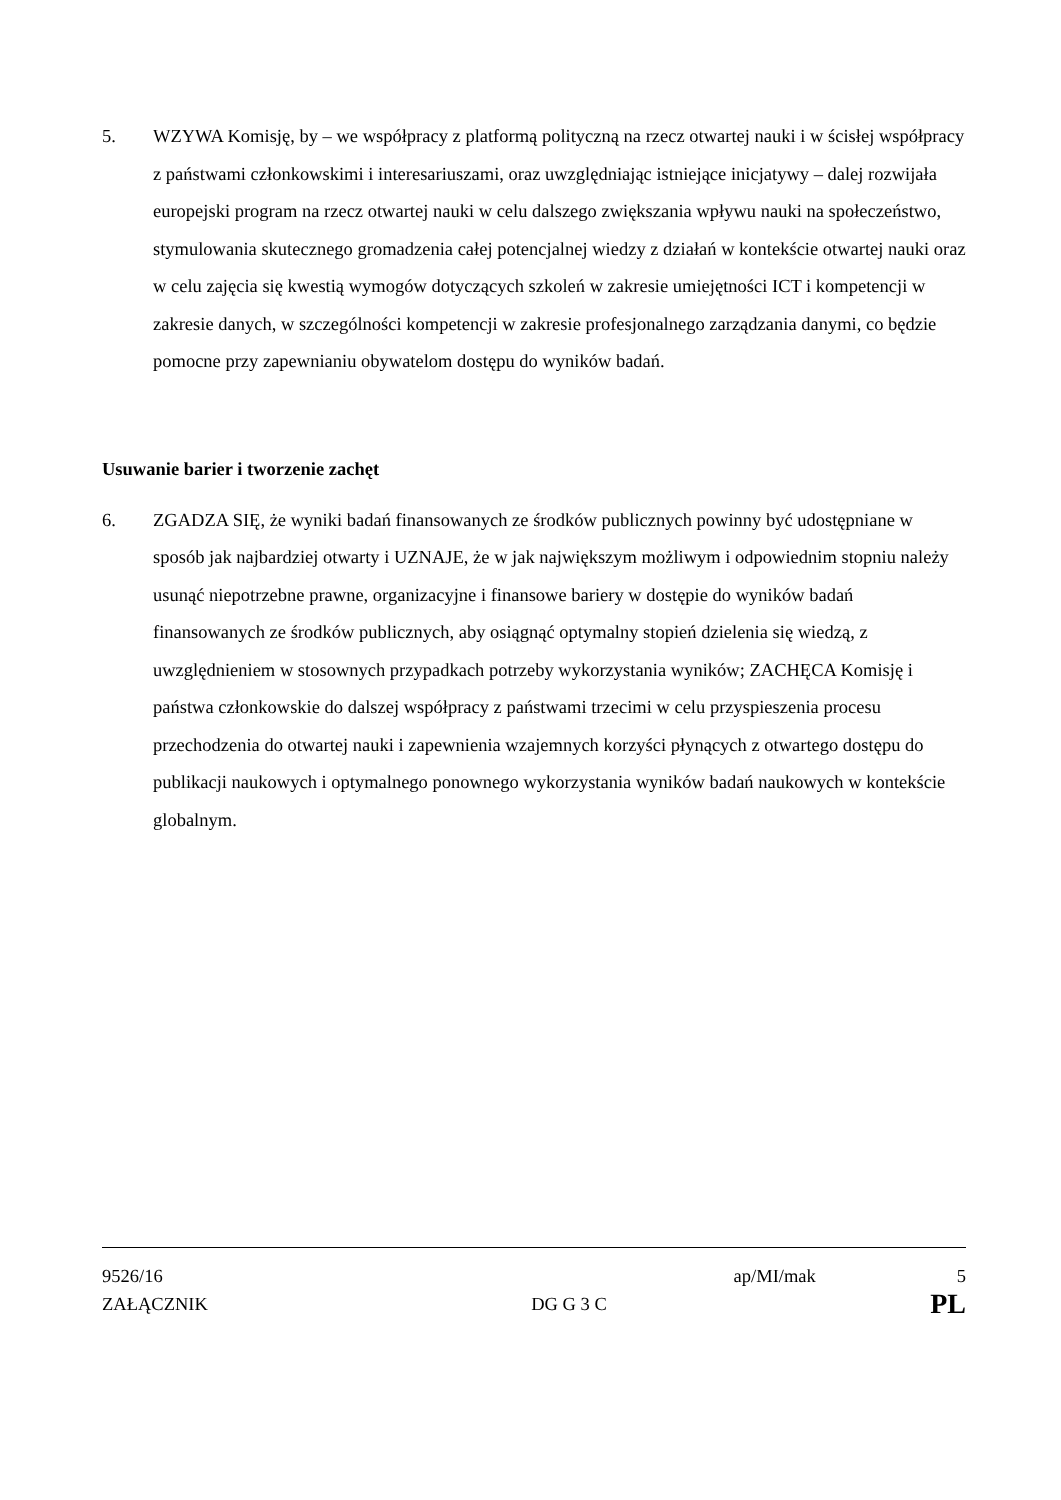5. WZYWA Komisję, by – we współpracy z platformą polityczną na rzecz otwartej nauki i w ścisłej współpracy z państwami członkowskimi i interesariuszami, oraz uwzględniając istniejące inicjatywy – dalej rozwijała europejski program na rzecz otwartej nauki w celu dalszego zwiększania wpływu nauki na społeczeństwo, stymulowania skutecznego gromadzenia całej potencjalnej wiedzy z działań w kontekście otwartej nauki oraz w celu zajęcia się kwestią wymogów dotyczących szkoleń w zakresie umiejętności ICT i kompetencji w zakresie danych, w szczególności kompetencji w zakresie profesjonalnego zarządzania danymi, co będzie pomocne przy zapewnianiu obywatelom dostępu do wyników badań.
Usuwanie barier i tworzenie zachęt
6. ZGADZA SIĘ, że wyniki badań finansowanych ze środków publicznych powinny być udostępniane w sposób jak najbardziej otwarty i UZNAJE, że w jak największym możliwym i odpowiednim stopniu należy usunąć niepotrzebne prawne, organizacyjne i finansowe bariery w dostępie do wyników badań finansowanych ze środków publicznych, aby osiągnąć optymalny stopień dzielenia się wiedzą, z uwzględnieniem w stosownych przypadkach potrzeby wykorzystania wyników; ZACHĘCA Komisję i państwa członkowskie do dalszej współpracy z państwami trzecimi w celu przyspieszenia procesu przechodzenia do otwartej nauki i zapewnienia wzajemnych korzyści płynących z otwartego dostępu do publikacji naukowych i optymalnego ponownego wykorzystania wyników badań naukowych w kontekście globalnym.
9526/16 ap/MI/mak 5
ZAŁĄCZNIK DG G 3 C PL